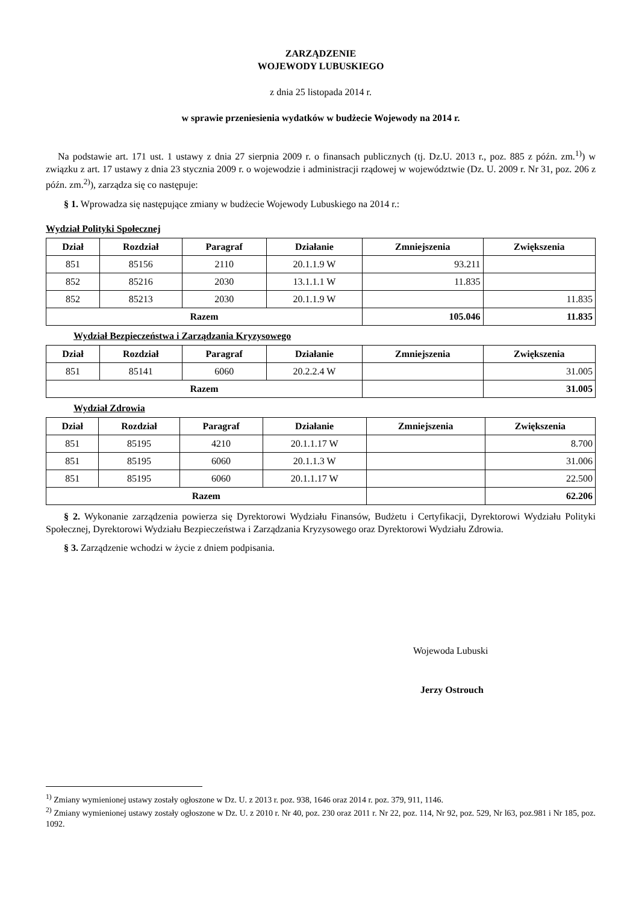ZARZĄDZENIE
WOJEWODY LUBUSKIEGO
z dnia 25 listopada 2014 r.
w sprawie przeniesienia wydatków w budżecie Wojewody na 2014 r.
Na podstawie art. 171 ust. 1 ustawy z dnia 27 sierpnia 2009 r. o finansach publicznych (tj. Dz.U. 2013 r., poz. 885 z późn. zm.<sup>1)</sup>) w związku z art. 17 ustawy z dnia 23 stycznia 2009 r. o wojewodzie i administracji rządowej w województwie (Dz. U. 2009 r. Nr 31, poz. 206 z późn. zm.<sup>2)</sup>), zarządza się co następuje:
§ 1. Wprowadza się następujące zmiany w budżecie Wojewody Lubuskiego na 2014 r.:
Wydział Polityki Społecznej
| Dział | Rozdział | Paragraf | Działanie | Zmniejszenia | Zwiększenia |
| --- | --- | --- | --- | --- | --- |
| 851 | 85156 | 2110 | 20.1.1.9 W | 93.211 | |
| 852 | 85216 | 2030 | 13.1.1.1 W | 11.835 | |
| 852 | 85213 | 2030 | 20.1.1.9 W | | 11.835 |
| Razem | | | | 105.046 | 11.835 |
Wydział Bezpieczeństwa i Zarządzania Kryzysowego
| Dział | Rozdział | Paragraf | Działanie | Zmniejszenia | Zwiększenia |
| --- | --- | --- | --- | --- | --- |
| 851 | 85141 | 6060 | 20.2.2.4 W | | 31.005 |
| Razem | | | | | 31.005 |
Wydział Zdrowia
| Dział | Rozdział | Paragraf | Działanie | Zmniejszenia | Zwiększenia |
| --- | --- | --- | --- | --- | --- |
| 851 | 85195 | 4210 | 20.1.1.17 W | | 8.700 |
| 851 | 85195 | 6060 | 20.1.1.3 W | | 31.006 |
| 851 | 85195 | 6060 | 20.1.1.17 W | | 22.500 |
| Razem | | | | | 62.206 |
§ 2. Wykonanie zarządzenia powierza się Dyrektorowi Wydziału Finansów, Budżetu i Certyfikacji, Dyrektorowi Wydziału Polityki Społecznej, Dyrektorowi Wydziału Bezpieczeństwa i Zarządzania Kryzysowego oraz Dyrektorowi Wydziału Zdrowia.
§ 3. Zarządzenie wchodzi w życie z dniem podpisania.
Wojewoda Lubuski
Jerzy Ostrouch
<sup>1)</sup> Zmiany wymienionej ustawy zostały ogłoszone w Dz. U. z 2013 r. poz. 938, 1646 oraz 2014 r. poz. 379, 911, 1146.
<sup>2)</sup> Zmiany wymienionej ustawy zostały ogłoszone w Dz. U. z 2010 r. Nr 40, poz. 230 oraz 2011 r. Nr 22, poz. 114, Nr 92, poz. 529, Nr l63, poz.981 i Nr 185, poz. 1092.